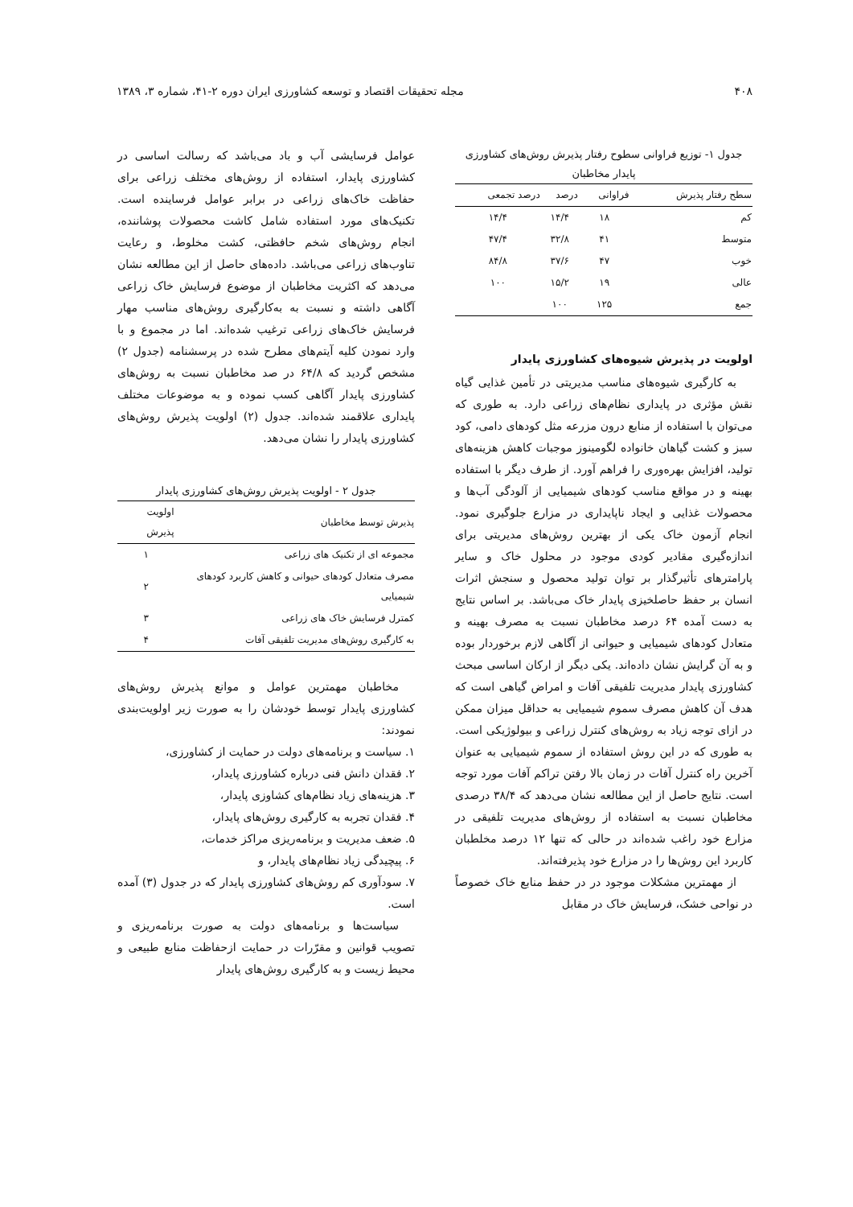۴۰۸ مجله تحقیقات اقتصاد و توسعه کشاورزی ایران دوره ۲-۴۱، شماره ۳، ۱۳۸۹
جدول ۱- توزیع فراوانی سطوح رفتار پذیرش روش‌های کشاورزی پایدار مخاطبان
| سطح رفتار پذیرش | فراوانی | درصد | درصد تجمعی |
| --- | --- | --- | --- |
| کم | ۱۸ | ۱۴/۴ | ۱۴/۴ |
| متوسط | ۴۱ | ۳۲/۸ | ۴۷/۴ |
| خوب | ۴۷ | ۳۷/۶ | ۸۴/۸ |
| عالی | ۱۹ | ۱۵/۲ | ۱۰۰ |
| جمع | ۱۲۵ | ۱۰۰ | |
اولویت در پذیرش شیوه‌های کشاورزی پایدار
به کارگیری شیوه‌های مناسب مدیریتی در تأمین غذایی گیاه نقش مؤثری در پایداری نظام‌های زراعی دارد. به طوری که می‌توان با استفاده از منابع درون مزرعه مثل کودهای دامی، کود سبز و کشت گیاهان خانواده لگومینوز موجبات کاهش هزینه‌های تولید، افزایش بهره‌وری را فراهم آورد. از طرف دیگر با استفاده بهینه و در مواقع مناسب کودهای شیمیایی از آلودگی آب‌ها و محصولات غذایی و ایجاد ناپایداری در مزارع جلوگیری نمود. انجام آزمون خاک یکی از بهترین روش‌های مدیریتی برای اندازه‌گیری مقادیر کودی موجود در محلول خاک و سایر پارامترهای تأثیرگذار بر توان تولید محصول و سنجش اثرات انسان بر حفظ حاصلخیزی پایدار خاک می‌باشد. بر اساس نتایج به دست آمده ۶۴ درصد مخاطبان نسبت به مصرف بهینه و متعادل کودهای شیمیایی و حیوانی از آگاهی لازم برخوردار بوده و به آن گرایش نشان داده‌اند. یکی دیگر از ارکان اساسی مبحث کشاورزی پایدار مدیریت تلفیقی آفات و امراض گیاهی است که هدف آن کاهش مصرف سموم شیمیایی به حداقل میزان ممکن در ازای توجه زیاد به روش‌های کنترل زراعی و بیولوژیکی است. به طوری که در این روش استفاده از سموم شیمیایی به عنوان آخرین راه کنترل آفات در زمان بالا رفتن تراکم آفات مورد توجه است. نتایج حاصل از این مطالعه نشان می‌دهد که ۳۸/۴ درصدی مخاطبان نسبت به استفاده از روش‌های مدیریت تلفیقی در مزارع خود راغب شده‌اند در حالی که تنها ۱۲ درصد مخلطبان کاربرد این روش‌ها را در مزارع خود پذیرفته‌اند.
از مهمترین مشکلات موجود در در حفظ منابع خاک خصوصاً در نواحی خشک، فرسایش خاک در مقابل
عوامل فرسایشی آب و باد می‌باشد که رسالت اساسی در کشاورزی پایدار، استفاده از روش‌های مختلف زراعی برای حفاظت خاک‌های زراعی در برابر عوامل فرساینده است. تکنیک‌های مورد استفاده شامل کاشت محصولات پوشاننده، انجام روش‌های شخم حافظتی، کشت مخلوط، و رعایت تناوب‌های زراعی می‌باشد. داده‌های حاصل از این مطالعه نشان می‌دهد که اکثریت مخاطبان از موضوع فرسایش خاک زراعی آگاهی داشته و نسبت به به‌کارگیری روش‌های مناسب مهار فرسایش خاک‌های زراعی ترغیب شده‌اند. اما در مجموع و با وارد نمودن کلیه آیتم‌های مطرح شده در پرسشنامه (جدول ۲) مشخص گردید که ۶۴/۸ در صد مخاطبان نسبت به روش‌های کشاورزی پایدار آگاهی کسب نموده و به موضوعات مختلف پایداری علاقمند شده‌اند. جدول (۲) اولویت پذیرش روش‌های کشاورزی پایدار را نشان می‌دهد.
جدول ۲ - اولویت پذیرش روش‌های کشاورزی پایدار
| پذیرش توسط مخاطبان | اولویت پذیرش |
| --- | --- |
| مجموعه ای از تکنیک های زراعی | ۱ |
| مصرف متعادل کودهای حیوانی و کاهش کاربرد کودهای شیمیایی | ۲ |
| کمترل فرسایش خاک های زراعی | ۳ |
| به کارگیری روش‌های مدیریت تلفیقی آفات | ۴ |
مخاطبان مهمترین عوامل و موانع پذیرش روش‌های کشاورزی پایدار توسط خودشان را به صورت زیر اولویت‌بندی نمودند:
۱. سیاست و برنامه‌های دولت در حمایت از کشاورزی،
۲. فقدان دانش فنی درباره کشاورزی پایدار،
۳. هزینه‌های زیاد نظام‌های کشاوزی پایدار،
۴. فقدان تجربه به کارگیری روش‌های پایدار،
۵. ضعف مدیریت و برنامه‌ریزی مراکز خدمات،
۶. پیچیدگی زیاد نظام‌های پایدار، و
۷. سودآوری کم روش‌های کشاورزی پایدار که در جدول (۳) آمده است.
سیاست‌ها و برنامه‌های دولت به صورت برنامه‌ریزی و تصویب قوانین و مقرّرات در حمایت ازحفاظت منابع طبیعی و محیط زیست و به کارگیری روش‌های پایدار